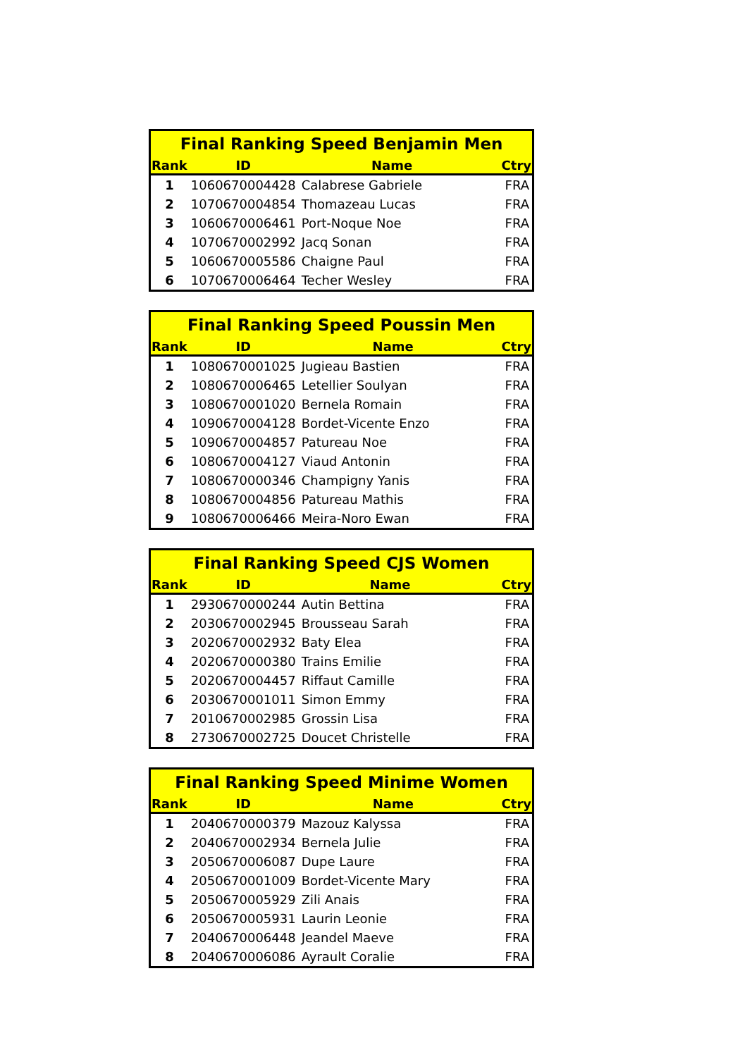| Final Ranking Speed Benjamin Men | | | |
| --- | --- | --- | --- |
| Rank | ID | Name | Ctry |
| 1 | 1060670004428 | Calabrese Gabriele | FRA |
| 2 | 1070670004854 | Thomazeau Lucas | FRA |
| 3 | 1060670006461 | Port-Noque Noe | FRA |
| 4 | 1070670002992 | Jacq Sonan | FRA |
| 5 | 1060670005586 | Chaigne Paul | FRA |
| 6 | 1070670006464 | Techer Wesley | FRA |
| Final Ranking Speed Poussin Men | | | |
| --- | --- | --- | --- |
| Rank | ID | Name | Ctry |
| 1 | 1080670001025 | Jugieau Bastien | FRA |
| 2 | 1080670006465 | Letellier Soulyan | FRA |
| 3 | 1080670001020 | Bernela Romain | FRA |
| 4 | 1090670004128 | Bordet-Vicente Enzo | FRA |
| 5 | 1090670004857 | Patureau Noe | FRA |
| 6 | 1080670004127 | Viaud Antonin | FRA |
| 7 | 1080670000346 | Champigny Yanis | FRA |
| 8 | 1080670004856 | Patureau Mathis | FRA |
| 9 | 1080670006466 | Meira-Noro Ewan | FRA |
| Final Ranking Speed CJS Women | | | |
| --- | --- | --- | --- |
| Rank | ID | Name | Ctry |
| 1 | 2930670000244 | Autin Bettina | FRA |
| 2 | 2030670002945 | Brousseau Sarah | FRA |
| 3 | 2020670002932 | Baty Elea | FRA |
| 4 | 2020670000380 | Trains Emilie | FRA |
| 5 | 2020670004457 | Riffaut Camille | FRA |
| 6 | 2030670001011 | Simon Emmy | FRA |
| 7 | 2010670002985 | Grossin Lisa | FRA |
| 8 | 2730670002725 | Doucet Christelle | FRA |
| Final Ranking Speed Minime Women | | | |
| --- | --- | --- | --- |
| Rank | ID | Name | Ctry |
| 1 | 2040670000379 | Mazouz Kalyssa | FRA |
| 2 | 2040670002934 | Bernela Julie | FRA |
| 3 | 2050670006087 | Dupe Laure | FRA |
| 4 | 2050670001009 | Bordet-Vicente Mary | FRA |
| 5 | 2050670005929 | Zili Anais | FRA |
| 6 | 2050670005931 | Laurin Leonie | FRA |
| 7 | 2040670006448 | Jeandel Maeve | FRA |
| 8 | 2040670006086 | Ayrault Coralie | FRA |